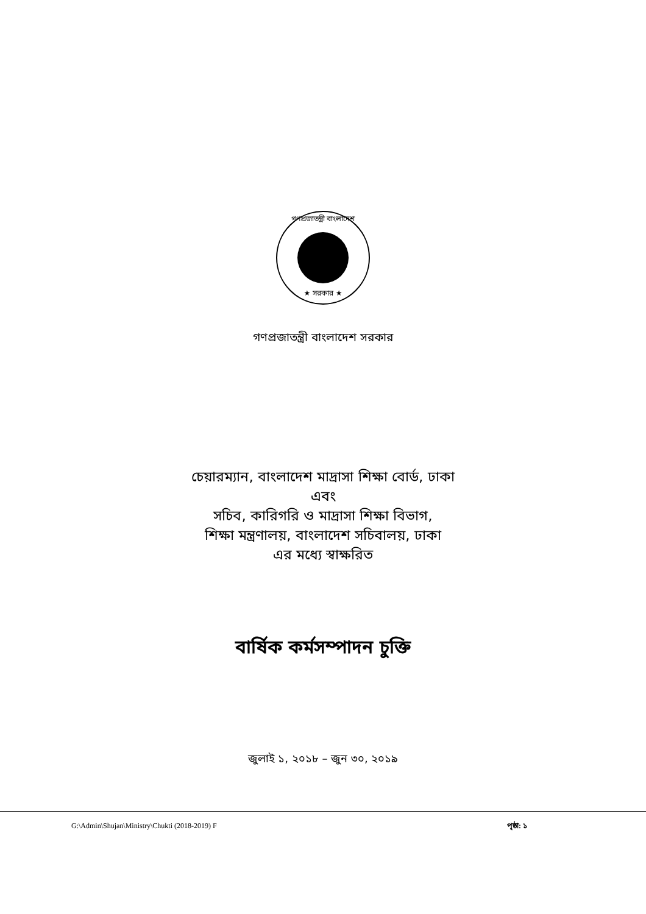গণপ্রজাতন্ত্রী বাংলাদেশ
★ সরকার ★
গণপ্রজাতন্ত্রী বাংলাদেশ সরকার
চেয়ারম্যান, বাংলাদেশ মাদ্রাসা শিক্ষা বোর্ড, ঢাকা
এবং
সচিব, কারিগরি ও মাদ্রাসা শিক্ষা বিভাগ,
শিক্ষা মন্ত্রণালয়, বাংলাদেশ সচিবালয়, ঢাকা
এর মধ্যে স্বাক্ষরিত
বার্ষিক কর্মসম্পাদন চুক্তি
জুলাই ১, ২০১৮ – জুন ৩০, ২০১৯
G:\Admin\Shujan\Ministry\Chukti (2018-2019) F পৃষ্ঠা: ১